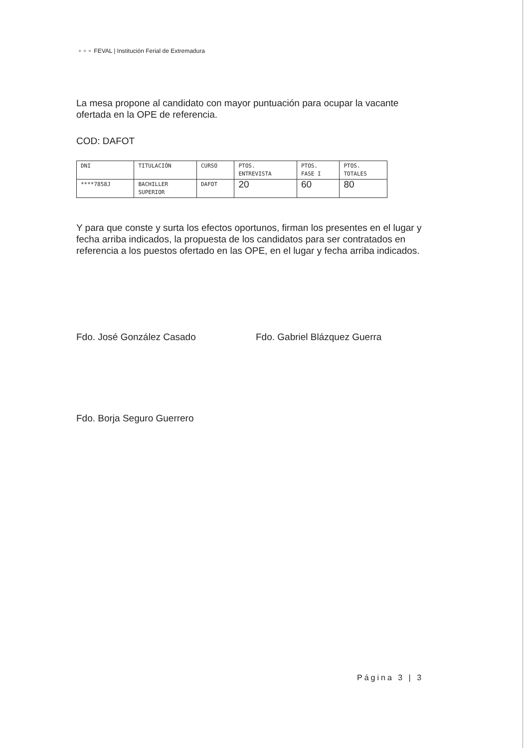⚬⚬⚬ FEVAL | Institución Ferial de Extremadura
La mesa propone al candidato con mayor puntuación para ocupar la vacante ofertada en la OPE de referencia.
COD: DAFOT
| DNI | TITULACIÓN | CURSO | PTOS. ENTREVISTA | PTOS. FASE I | PTOS. TOTALES |
| ****7858J | BACHILLER SUPERIOR | DAFOT | 20 | 60 | 80 |
Y para que conste y surta los efectos oportunos, firman los presentes en el lugar y fecha arriba indicados, la propuesta de los candidatos para ser contratados en referencia a los puestos ofertado en las OPE, en el lugar y fecha arriba indicados.
Fdo. José González Casado Fdo. Gabriel Blázquez Guerra
Fdo. Borja Seguro Guerrero
Página 3 | 3